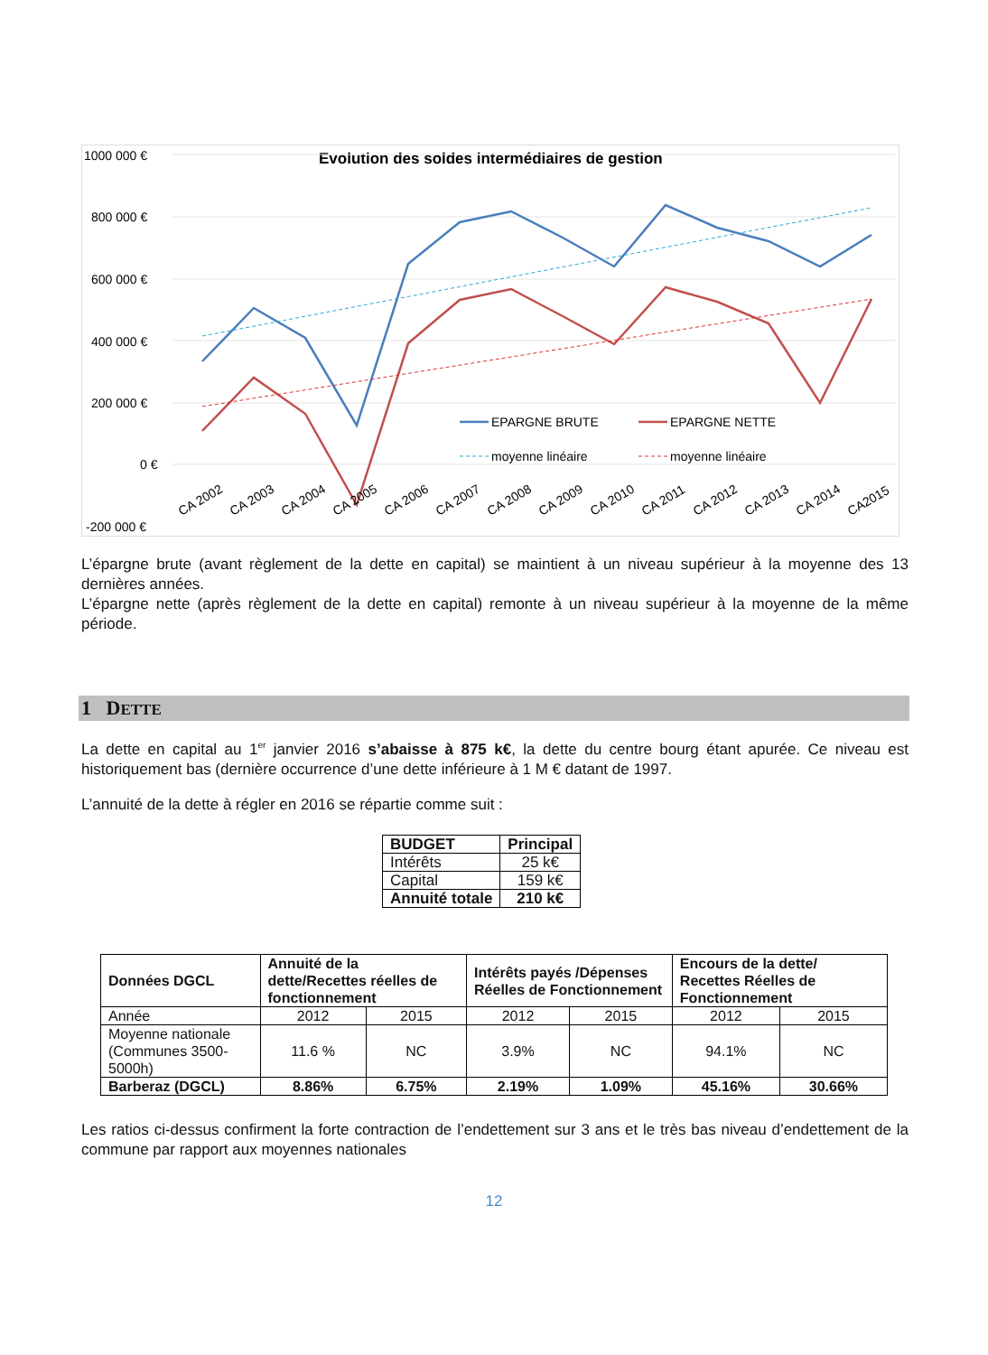Evolution des soldes intermédiaires de gestion
1000 000 €
800 000 €
600 000 €
400 000 €
200 000 €
0 €
-200 000 €
EPARGNE BRUTE
EPARGNE NETTE
moyenne linéaire
moyenne linéaire
CA 2002
CA 2003
CA 2004
CA 2005
CA 2006
CA 2007
CA 2008
CA 2009
CA 2010
CA 2011
CA 2012
CA 2013
CA 2014
CA2015
L’épargne brute (avant règlement de la dette en capital) se maintient à un niveau supérieur à la moyenne des 13 dernières années.
L’épargne nette (après règlement de la dette en capital) remonte à un niveau supérieur à la moyenne de la même période.
1 DETTE
La dette en capital au 1<sup>er</sup> janvier 2016 s’abaisse à 875 k€, la dette du centre bourg étant apurée. Ce niveau est historiquement bas (dernière occurrence d’une dette inférieure à 1 M € datant de 1997.
L’annuité de la dette à régler en 2016 se répartie comme suit :
| BUDGET | Principal |
| --- | --- |
| Intérêts | 25 k€ |
| Capital | 159 k€ |
| Annuité totale | 210 k€ |
| Données DGCL | Annuité de la dette/Recettes réelles de fonctionnement | | Intérêts payés /Dépenses Réelles de Fonctionnement | | Encours de la dette/ Recettes Réelles de Fonctionnement | |
| --- | --- | --- | --- | --- | --- | --- |
| Année | 2012 | 2015 | 2012 | 2015 | 2012 | 2015 |
| Moyenne nationale (Communes 3500-5000h) | 11.6 % | NC | 3.9% | NC | 94.1% | NC |
| Barberaz (DGCL) | 8.86% | 6.75% | 2.19% | 1.09% | 45.16% | 30.66% |
Les ratios ci-dessus confirment la forte contraction de l’endettement sur 3 ans et le très bas niveau d’endettement de la commune par rapport aux moyennes nationales
12